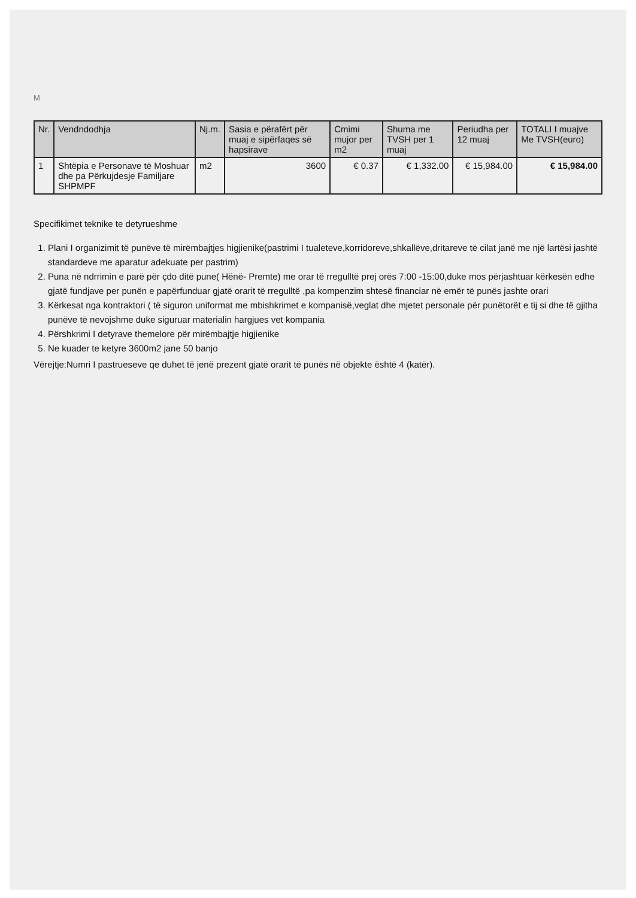M
| Nr. | Vendndodhja | Nj.m. | Sasia e përafërt për muaj e sipërfaqes së hapsirave | Cmimi mujor per m2 | Shuma me TVSH per 1 muaj | Periudha per 12 muaj | TOTALI I muajve Me TVSH(euro) |
| --- | --- | --- | --- | --- | --- | --- | --- |
| 1 | Shtëpia e Personave të Moshuar dhe pa Përkujdesje Familjare SHPMPF | m2 | 3600 | € 0.37 | € 1,332.00 | € 15,984.00 | € 15,984.00 |
Specifikimet teknike te detyrueshme
1. Plani I organizimit të punëve të mirëmbajtjes higjienike(pastrimi I tualeteve,korridoreve,shkallëve,dritareve të cilat janë me një lartësi jashtë standardeve me aparatur adekuate per pastrim)
2. Puna në ndrrimin e parë për çdo ditë pune( Hënë- Premte) me orar të rregulltë prej orës 7:00 -15:00,duke mos përjashtuar kërkesën edhe gjatë fundjave per punën e papërfunduar gjatë orarit të rregulltë ,pa kompenzim shtesë financiar në emër të punës jashte orari
3. Kërkesat nga kontraktori ( të siguron uniformat me mbishkrimet e kompanisë,veglat dhe mjetet personale për punëtorët e tij si dhe të gjitha punëve të nevojshme duke siguruar materialin hargjues vet kompania
4. Përshkrimi I detyrave themelore për mirëmbajtje higjienike
5. Ne kuader te ketyre 3600m2 jane 50 banjo
Vërejtje:Numri I pastrueseve qe duhet të jenë prezent gjatë orarit të punës në objekte është 4 (katër).